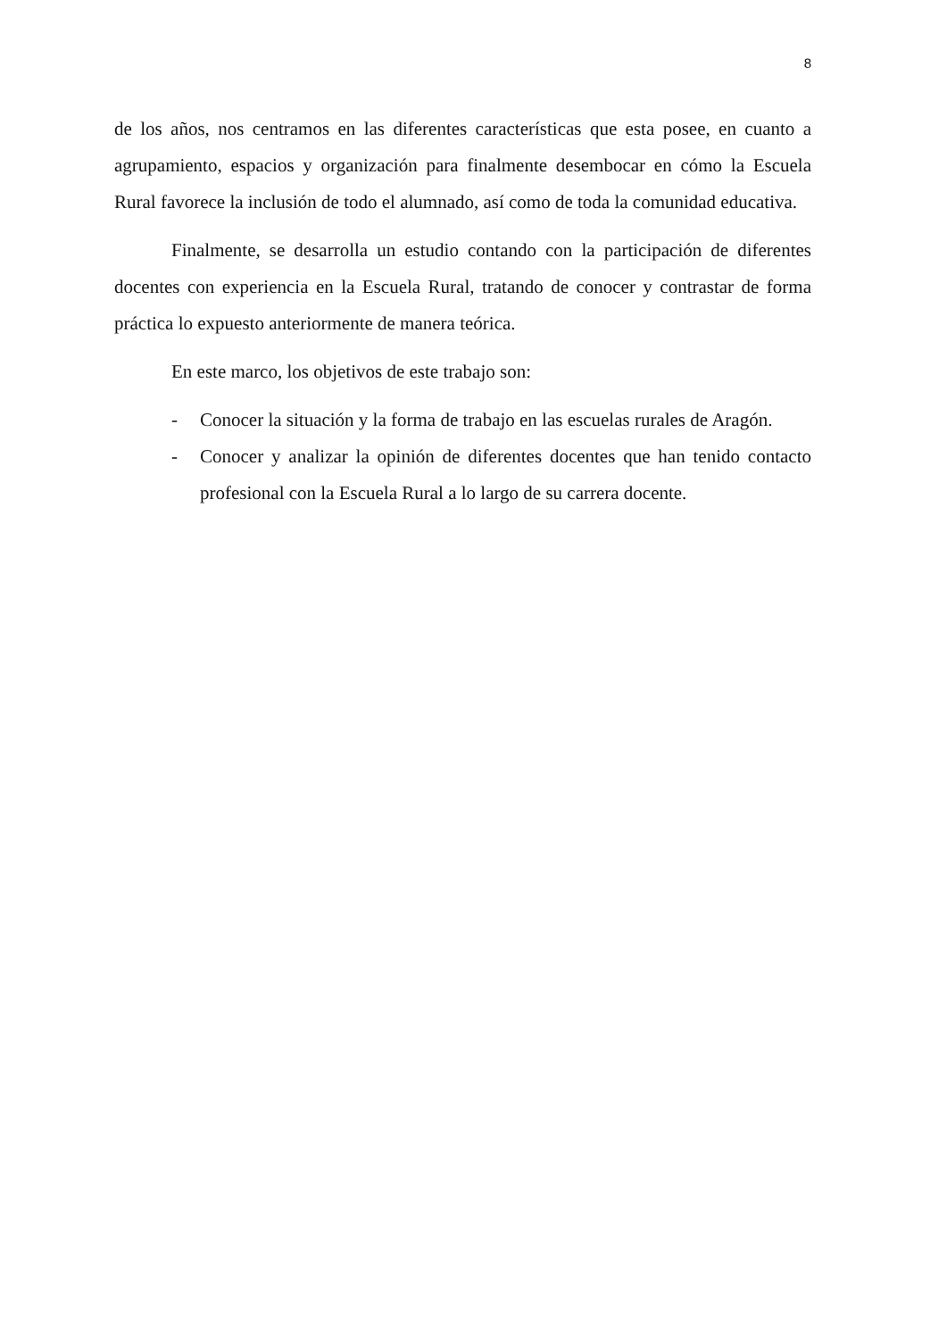8
de los años, nos centramos en las diferentes características que esta posee, en cuanto a agrupamiento, espacios y organización para finalmente desembocar en cómo la Escuela Rural favorece la inclusión de todo el alumnado, así como de toda la comunidad educativa.
Finalmente, se desarrolla un estudio contando con la participación de diferentes docentes con experiencia en la Escuela Rural, tratando de conocer y contrastar de forma práctica lo expuesto anteriormente de manera teórica.
En este marco, los objetivos de este trabajo son:
- Conocer la situación y la forma de trabajo en las escuelas rurales de Aragón.
- Conocer y analizar la opinión de diferentes docentes que han tenido contacto profesional con la Escuela Rural a lo largo de su carrera docente.